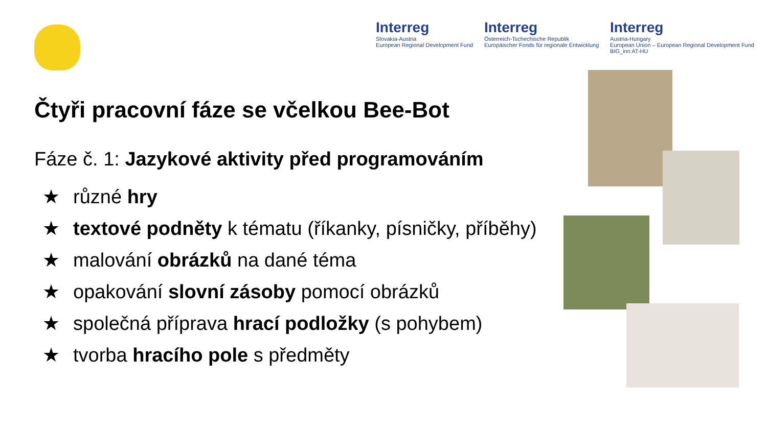Interreg
Slovakia-Austria
European Regional Development Fund
Interreg
Österreich-Tschechische Republik
Europäischer Fonds für regionale Entwicklung
Interreg
Austria-Hungary
European Union – European Regional Development Fund
BIG_inn AT-HU
Čtyři pracovní fáze se včelkou Bee-Bot
Fáze č. 1: Jazykové aktivity před programováním
★ různé hry
★ textové podněty k tématu (říkanky, písničky, příběhy)
★ malování obrázků na dané téma
★ opakování slovní zásoby pomocí obrázků
★ společná příprava hrací podložky (s pohybem)
★ tvorba hracího pole s předměty